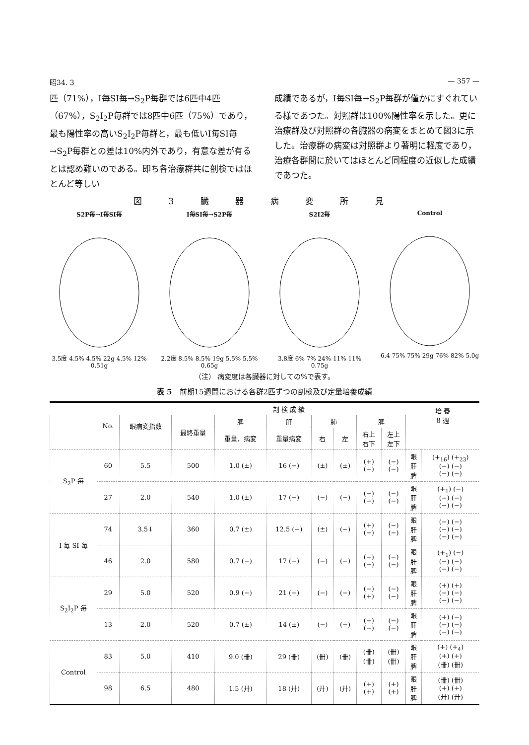昭34. 3 — 357 —
匹（71%），I毎SI毎→S<sub>2</sub>P毎群では6匹中4匹（67%），S<sub>2</sub>I<sub>2</sub>P毎群では8匹中6匹（75%）であり，最も陽性率の高いS<sub>2</sub>I<sub>2</sub>P毎群と，最も低いI毎SI毎→S<sub>2</sub>P毎群との差は10%内外であり，有意な差が有るとは認め難いのである。即ち各治療群共に剖検ではほとんど等しい
成績であるが，I毎SI毎→S<sub>2</sub>P毎群が僅かにすぐれている様であつた。対照群は100%陽性率を示した。更に治療群及び対照群の各臓器の病変をまとめて図3に示した。治療群の病変は対照群より著明に軽度であり，治療各群間に於いてはほとんど同程度の近似した成績であつた。
図 3 臓 器 病 変 所 見
S2P毎→I毎SI毎
3.5度 4.5% 4.5% 22g 4.5% 12% 0.51g
I毎SI毎→S2P毎
2.2度 8.5% 8.5% 19g 5.5% 5.5% 0.65g
S2I2毎
3.8度 6% 7% 24% 11% 11% 0.75g
Control
6.4 75% 75% 29g 76% 82% 5.0g
（注） 病変度は各臓器に対しての%で表す。
表 5　前期15週間における各群2匹ずつの剖検及び定量培養成績
| | No. | 眼病変指数 | 剖 検 成 績 | | | | | | | 培 養 8 週 | |
| --- | --- | --- | --- | --- | --- | --- | --- | --- | --- | --- | --- |
| | | | 最終重量 | 脾 | 肝 | 肺 | | 脾 | | | |
| | | | | 重量，病変 | 重量病変 | 右 | 左 | 右上 右下 | 左上 左下 | | |
| S<sub>2</sub>P 毎 | 60 | 5.5 | 500 | 1.0 (±) | 16 (−) | (±) | (±) | (+) (−) | (−) (−) | 眼 肝 脾 | (+<sub>16</sub>) (+<sub>23</sub>) (−) (−) (−) (−) |
| | 27 | 2.0 | 540 | 1.0 (±) | 17 (−) | (−) | (−) | (−) (−) | (−) (−) | 眼 肝 脾 | (+<sub>1</sub>) (−) (−) (−) (−) (−) |
| I 毎 SI 毎 | 74 | 3.5↓ | 360 | 0.7 (±) | 12.5 (−) | (±) | (−) | (+) (−) | (−) (−) | 眼 肝 脾 | (−) (−) (−) (−) (−) (−) |
| | 46 | 2.0 | 580 | 0.7 (−) | 17 (−) | (−) | (−) | (−) (−) | (−) (−) | 眼 肝 脾 | (+<sub>1</sub>) (−) (−) (−) (−) (−) |
| S<sub>2</sub>I<sub>2</sub>P 毎 | 29 | 5.0 | 520 | 0.9 (−) | 21 (−) | (−) | (−) | (−) (+) | (−) (−) | 眼 肝 脾 | (+) (+) (−) (−) (−) (−) |
| | 13 | 2.0 | 520 | 0.7 (±) | 14 (±) | (−) | (−) | (−) (−) | (−) (−) | 眼 肝 脾 | (+) (−) (−) (−) (−) (−) |
| Control | 83 | 5.0 | 410 | 9.0 (卌) | 29 (卌) | (卌) | (卌) | (卌) (卌) | (卌) (卌) | 眼 肝 脾 | (+) (+<sub>4</sub>) (+) (+) (卌) (卌) |
| | 98 | 6.5 | 480 | 1.5 (廾) | 18 (廾) | (廾) | (廾) | (+) (+) | (+) (+) | 眼 肝 脾 | (卌) (卌) (+) (+) (廾) (廾) |